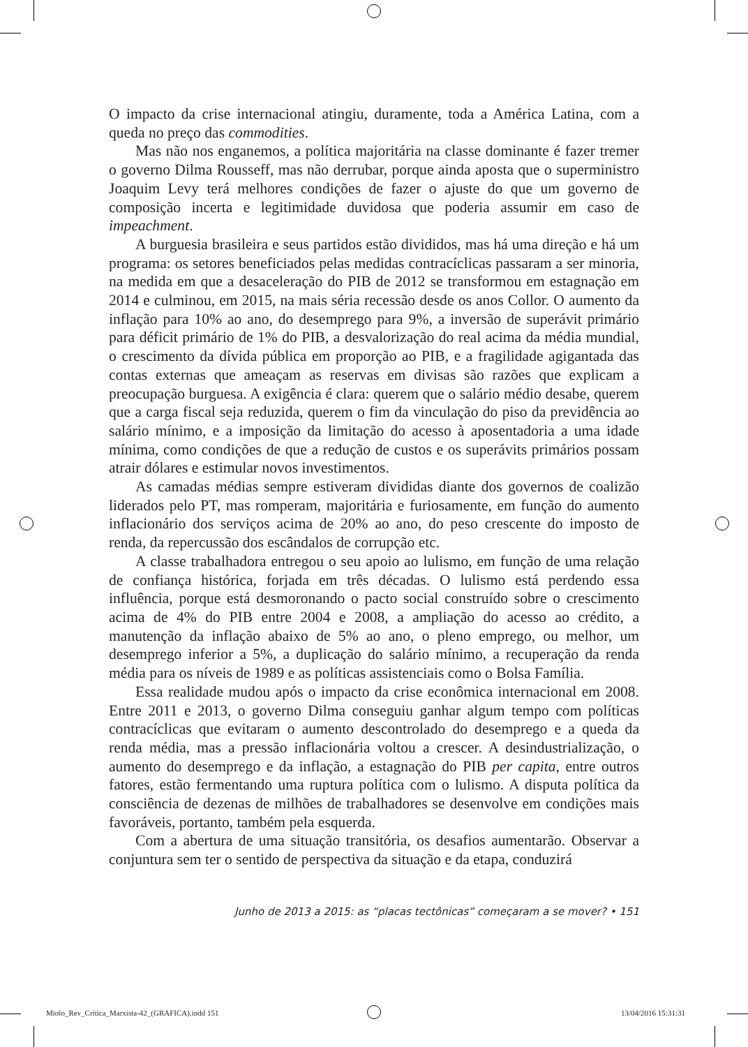O impacto da crise internacional atingiu, duramente, toda a América Latina, com a queda no preço das commodities.
Mas não nos enganemos, a política majoritária na classe dominante é fazer tremer o governo Dilma Rousseff, mas não derrubar, porque ainda aposta que o superministro Joaquim Levy terá melhores condições de fazer o ajuste do que um governo de composição incerta e legitimidade duvidosa que poderia assumir em caso de impeachment.
A burguesia brasileira e seus partidos estão divididos, mas há uma direção e há um programa: os setores beneficiados pelas medidas contracíclicas passaram a ser minoria, na medida em que a desaceleração do PIB de 2012 se transformou em estagnação em 2014 e culminou, em 2015, na mais séria recessão desde os anos Collor. O aumento da inflação para 10% ao ano, do desemprego para 9%, a inversão de superávit primário para déficit primário de 1% do PIB, a desvalorização do real acima da média mundial, o crescimento da dívida pública em proporção ao PIB, e a fragilidade agigantada das contas externas que ameaçam as reservas em divisas são razões que explicam a preocupação burguesa. A exigência é clara: querem que o salário médio desabe, querem que a carga fiscal seja reduzida, querem o fim da vinculação do piso da previdência ao salário mínimo, e a imposição da limitação do acesso à aposentadoria a uma idade mínima, como condições de que a redução de custos e os superávits primários possam atrair dólares e estimular novos investimentos.
As camadas médias sempre estiveram divididas diante dos governos de coalizão liderados pelo PT, mas romperam, majoritária e furiosamente, em função do aumento inflacionário dos serviços acima de 20% ao ano, do peso crescente do imposto de renda, da repercussão dos escândalos de corrupção etc.
A classe trabalhadora entregou o seu apoio ao lulismo, em função de uma relação de confiança histórica, forjada em três décadas. O lulismo está perdendo essa influência, porque está desmoronando o pacto social construído sobre o crescimento acima de 4% do PIB entre 2004 e 2008, a ampliação do acesso ao crédito, a manutenção da inflação abaixo de 5% ao ano, o pleno emprego, ou melhor, um desemprego inferior a 5%, a duplicação do salário mínimo, a recuperação da renda média para os níveis de 1989 e as políticas assistenciais como o Bolsa Família.
Essa realidade mudou após o impacto da crise econômica internacional em 2008. Entre 2011 e 2013, o governo Dilma conseguiu ganhar algum tempo com políticas contracíclicas que evitaram o aumento descontrolado do desemprego e a queda da renda média, mas a pressão inflacionária voltou a crescer. A desindustrialização, o aumento do desemprego e da inflação, a estagnação do PIB per capita, entre outros fatores, estão fermentando uma ruptura política com o lulismo. A disputa política da consciência de dezenas de milhões de trabalhadores se desenvolve em condições mais favoráveis, portanto, também pela esquerda.
Com a abertura de uma situação transitória, os desafios aumentarão. Observar a conjuntura sem ter o sentido de perspectiva da situação e da etapa, conduzirá
Junho de 2013 a 2015: as “placas tectônicas” começaram a se mover? • 151
Miolo_Rev_Critica_Marxista-42_(GRAFICA).indd 151
13/04/2016 15:31:31